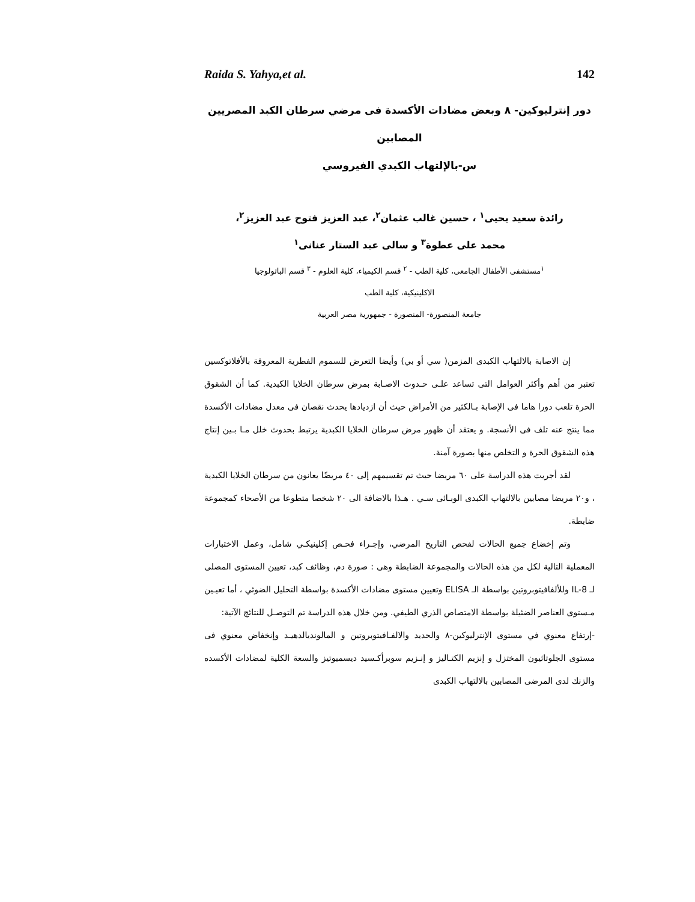Raida S. Yahya,et al. 142
دور إنترليوكين- ٨ وبعض مضادات الأكسدة فى مرضي سرطان الكبد المصريين المصابين
س-بالإلتهاب الكبدي الفيروسي
رائدة سعيد يحيى<sup>١</sup> ، حسين غالب عثمان<sup>٢</sup>، عبد العزيز فتوح عبد العزيز<sup>٢</sup>،
محمد على عطوة<sup>٣</sup> و سالى عبد الستار عنانى<sup>١</sup>
<sup>١</sup> مستشفى الأطفال الجامعى، كلية الطب - <sup>٢</sup> قسم الكيمياء، كلية العلوم - <sup>٣</sup> قسم الباثولوجيا
الاكلينيكية، كلية الطب
جامعة المنصورة- المنصورة - جمهورية مصر العربية
إن الاصابة بالالتهاب الكبدى المزمن( سي أو بي) وأيضا التعرض للسموم الفطرية المعروفة بالأفلاتوكسين تعتبر من أهم وأكثر العوامل التى تساعد علـى حـدوث الاصـابة بمرض سرطان الخلايا الكبدية. كما أن الشقوق الحرة تلعب دورا هاما فى الإصابة بـالكثير من الأمراض حيث أن ازديادها يحدث نقصان فى معدل مضادات الأكسدة مما ينتج عنه تلف فى الأنسجة. و يعتقد أن ظهور مرض سرطان الخلايا الكبدية يرتبط بحدوث خلل مـا بـين إنتاج هذه الشقوق الحرة و التخلص منها بصورة آمنة.
لقد أجريت هذه الدراسة على ٦٠ مريضا حيث تم تقسيمهم إلى ٤٠ مريضًا يعانون من سرطان الخلايا الكبدية ، و٢٠ مريضا مصابين بالالتهاب الكبدى الوبـائى سـي . هـذا بالاضافة الى ٢٠ شخصا متطوعا من الأصحاء كمجموعة ضابطة.
وتم إخضاع جميع الحالات لفحص التاريخ المرضي، وإجـراء فحـص إكلينيكـي شامل، وعمل الاختبارات المعملية التالية لكل من هذه الحالات والمجموعة الضابطة وهى : صورة دم، وظائف كبد، تعيين المستوى المصلى لـ IL-8 وللألفافيتوبروتين بواسطة الـ ELISA وتعيين مستوى مضادات الأكسدة بواسطة التحليل الضوئي ، أما تعيـين مـستوى العناصر الضئيلة بواسطة الامتصاص الذري الطيفي. ومن خلال هذه الدراسة تم التوصـل للنتائج الآتية:
-إرتفاع معنوي في مستوى الإنترليوكين-٨ والحديد والالفـافيتوبروتين و المالونديالدهيـد وإنخفاض معنوي فى مستوى الجلوتاثيون المختزل و إنزيم الكتـاليز و إنـزيم سوبرأكـسيد ديسميوتيز والسعة الكلية لمضادات الأكسده والزنك لدى المرضى المصابين بالالتهاب الكبدى